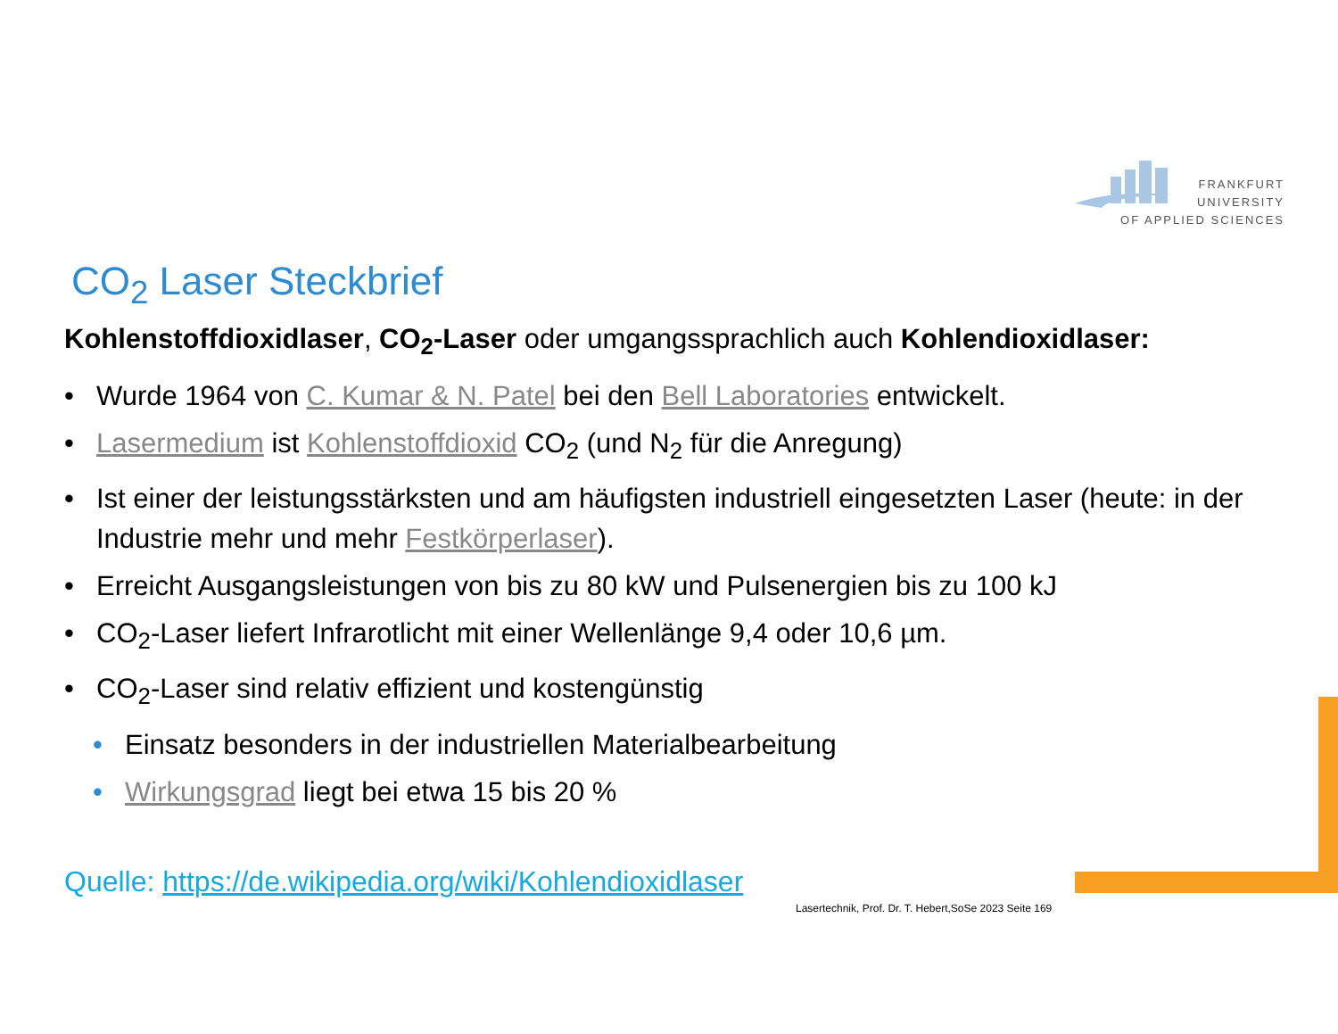FRANKFURT
UNIVERSITY
OF APPLIED SCIENCES
CO<sub>2</sub> Laser Steckbrief
Kohlenstoffdioxidlaser, CO<sub>2</sub>-Laser oder umgangssprachlich auch Kohlendioxidlaser:
• Wurde 1964 von C. Kumar & N. Patel bei den Bell Laboratories entwickelt.
• Lasermedium ist Kohlenstoffdioxid CO<sub>2</sub> (und N<sub>2</sub> für die Anregung)
• Ist einer der leistungsstärksten und am häufigsten industriell eingesetzten Laser (heute: in der Industrie mehr und mehr Festkörperlaser).
• Erreicht Ausgangsleistungen von bis zu 80 kW und Pulsenergien bis zu 100 kJ
• CO<sub>2</sub>-Laser liefert Infrarotlicht mit einer Wellenlänge 9,4 oder 10,6 µm.
• CO<sub>2</sub>-Laser sind relativ effizient und kostengünstig
• Einsatz besonders in der industriellen Materialbearbeitung
• Wirkungsgrad liegt bei etwa 15 bis 20 %
Quelle: https://de.wikipedia.org/wiki/Kohlendioxidlaser
Lasertechnik, Prof. Dr. T. Hebert,SoSe 2023 Seite 169